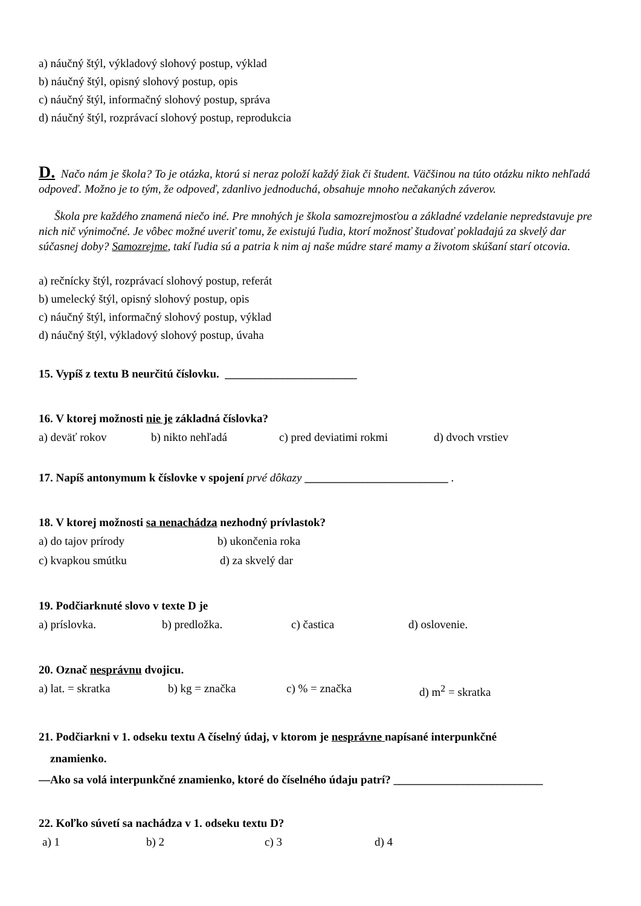a) náučný štýl, výkladový slohový postup, výklad
b) náučný štýl, opisný slohový postup, opis
c) náučný štýl, informačný slohový postup, správa
d) náučný štýl, rozprávací slohový postup, reprodukcia
D. Načo nám je škola? To je otázka, ktorú si neraz položí každý žiak či študent. Väčšinou na túto otázku nikto nehľadá odpoveď. Možno je to tým, že odpoveď, zdanlivo jednoduchá, obsahuje mnoho nečakaných záverov.
Škola pre každého znamená niečo iné. Pre mnohých je škola samozrejmosťou a základné vzdelanie nepredstavuje pre nich nič výnimočné. Je vôbec možné uveriť tomu, že existujú ľudia, ktorí možnosť študovať pokladajú za skvelý dar súčasnej doby? Samozrejme, takí ľudia sú a patria k nim aj naše múdre staré mamy a životom skúšaní starí otcovia.
a) rečnícky štýl, rozprávací slohový postup, referát
b) umelecký štýl, opisný slohový postup, opis
c) náučný štýl, informačný slohový postup, výklad
d) náučný štýl, výkladový slohový postup, úvaha
15. Vypíš z textu B neurčitú číslovku. _______________________
16. V ktorej možnosti nie je základná číslovka?
a) deväť rokov b) nikto nehľadá c) pred deviatimi rokmi d) dvoch vrstiev
17. Napíš antonymum k číslovke v spojení prvé dôkazy _________________________ .
18. V ktorej možnosti sa nenachádza nezhodný prívlastok?
a) do tajov prírody b) ukončenia roka
c) kvapkou smútku d) za skvelý dar
19. Podčiarknuté slovo v texte D je
a) príslovka. b) predložka. c) častica d) oslovenie.
20. Označ nesprávnu dvojicu.
a) lat. = skratka b) kg = značka c) % = značka d) m<sup>2</sup> = skratka
21. Podčiarkni v 1. odseku textu A číselný údaj, v ktorom je nesprávne napísané interpunkčné
znamienko.
—Ako sa volá interpunkčné znamienko, ktoré do číselného údaju patrí? __________________________
22. Koľko súvetí sa nachádza v 1. odseku textu D?
a) 1 b) 2 c) 3 d) 4